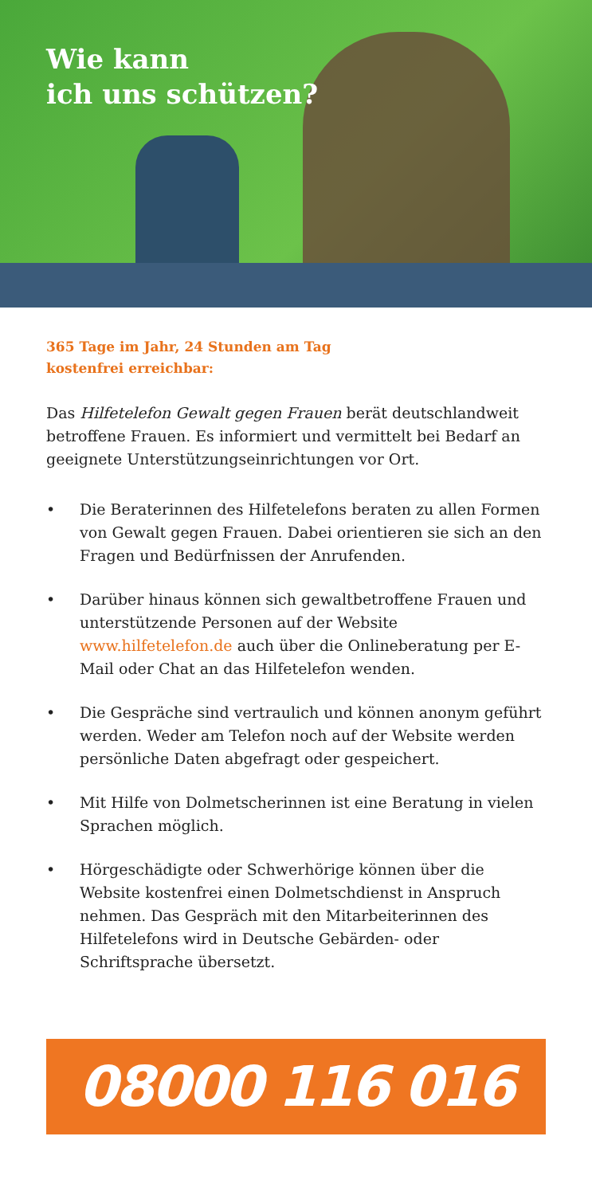Wie kann
ich uns schützen?
365 Tage im Jahr, 24 Stunden am Tag
kostenfrei erreichbar:
Das Hilfetelefon Gewalt gegen Frauen berät deutschlandweit betroffene Frauen. Es informiert und vermittelt bei Bedarf an geeignete Unterstützungseinrichtungen vor Ort.
• Die Beraterinnen des Hilfetelefons beraten zu allen Formen von Gewalt gegen Frauen. Dabei orientieren sie sich an den Fragen und Bedürfnissen der Anrufenden.
• Darüber hinaus können sich gewaltbetroffene Frauen und unterstützende Personen auf der Website www.hilfetelefon.de auch über die Onlineberatung per E-Mail oder Chat an das Hilfetelefon wenden.
• Die Gespräche sind vertraulich und können anonym geführt werden. Weder am Telefon noch auf der Website werden persönliche Daten abgefragt oder gespeichert.
• Mit Hilfe von Dolmetscherinnen ist eine Beratung in vielen Sprachen möglich.
• Hörgeschädigte oder Schwerhörige können über die Website kostenfrei einen Dolmetschdienst in Anspruch nehmen. Das Gespräch mit den Mitarbeiterinnen des Hilfetelefons wird in Deutsche Gebärden- oder Schriftsprache übersetzt.
08000 116 016